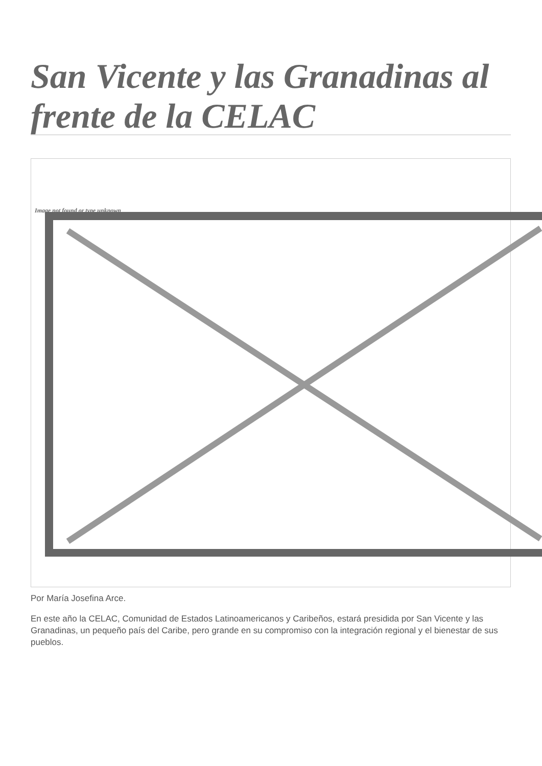San Vicente y las Granadinas al frente de la CELAC
Image not found or type unknown
Por María Josefina Arce.
En este año la CELAC, Comunidad de Estados Latinoamericanos y Caribeños, estará presidida por San Vicente y las Granadinas, un pequeño país del Caribe, pero grande en su compromiso con la integración regional y el bienestar de sus pueblos.